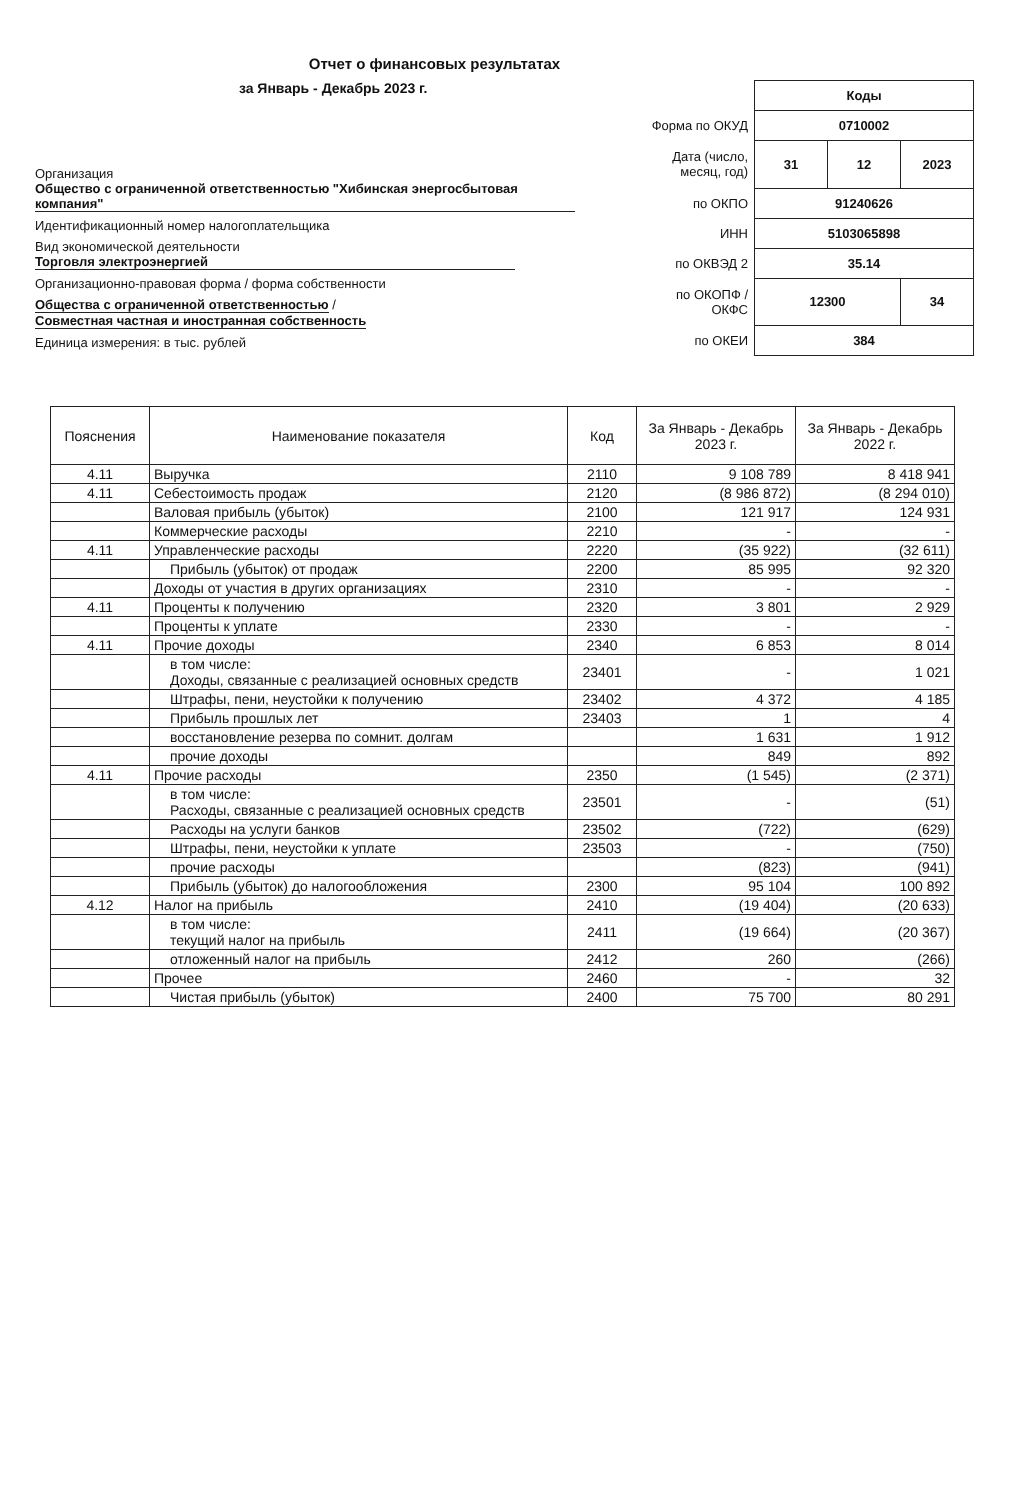Отчет о финансовых результатах
за Январь - Декабрь 2023 г.
Организация Общество с ограниченной ответственностью "Хибинская энергосбытовая компания"
Идентификационный номер налогоплательщика
Вид экономической деятельности Торговля электроэнергией
Организационно-правовая форма / форма собственности
Общества с ограниченной ответственностью / Совместная частная и иностранная собственность
Единица измерения: в тыс. рублей
| | Коды | | |
| Форма по ОКУД | 0710002 | | |
| Дата (число, месяц, год) | 31 | 12 | 2023 |
| по ОКПО | 91240626 | | |
| ИНН | 5103065898 | | |
| по ОКВЭД 2 | 35.14 | | |
| по ОКОПФ / ОКФС | 12300 | | 34 |
| по ОКЕИ | 384 | | |
| Пояснения | Наименование показателя | Код | За Январь - Декабрь 2023 г. | За Январь - Декабрь 2022 г. |
| --- | --- | --- | --- | --- |
| 4.11 | Выручка | 2110 | 9 108 789 | 8 418 941 |
| 4.11 | Себестоимость продаж | 2120 | (8 986 872) | (8 294 010) |
| | Валовая прибыль (убыток) | 2100 | 121 917 | 124 931 |
| | Коммерческие расходы | 2210 | - | - |
| 4.11 | Управленческие расходы | 2220 | (35 922) | (32 611) |
| | Прибыль (убыток) от продаж | 2200 | 85 995 | 92 320 |
| | Доходы от участия в других организациях | 2310 | - | - |
| 4.11 | Проценты к получению | 2320 | 3 801 | 2 929 |
| | Проценты к уплате | 2330 | - | - |
| 4.11 | Прочие доходы | 2340 | 6 853 | 8 014 |
| | в том числе: Доходы, связанные с реализацией основных средств | 23401 | - | 1 021 |
| | Штрафы, пени, неустойки к получению | 23402 | 4 372 | 4 185 |
| | Прибыль прошлых лет | 23403 | 1 | 4 |
| | восстановление резерва по сомнит. долгам | | 1 631 | 1 912 |
| | прочие доходы | | 849 | 892 |
| 4.11 | Прочие расходы | 2350 | (1 545) | (2 371) |
| | в том числе: Расходы, связанные с реализацией основных средств | 23501 | - | (51) |
| | Расходы на услуги банков | 23502 | (722) | (629) |
| | Штрафы, пени, неустойки к уплате | 23503 | - | (750) |
| | прочие расходы | | (823) | (941) |
| | Прибыль (убыток) до налогообложения | 2300 | 95 104 | 100 892 |
| 4.12 | Налог на прибыль | 2410 | (19 404) | (20 633) |
| | в том числе: текущий налог на прибыль | 2411 | (19 664) | (20 367) |
| | отложенный налог на прибыль | 2412 | 260 | (266) |
| | Прочее | 2460 | - | 32 |
| | Чистая прибыль (убыток) | 2400 | 75 700 | 80 291 |